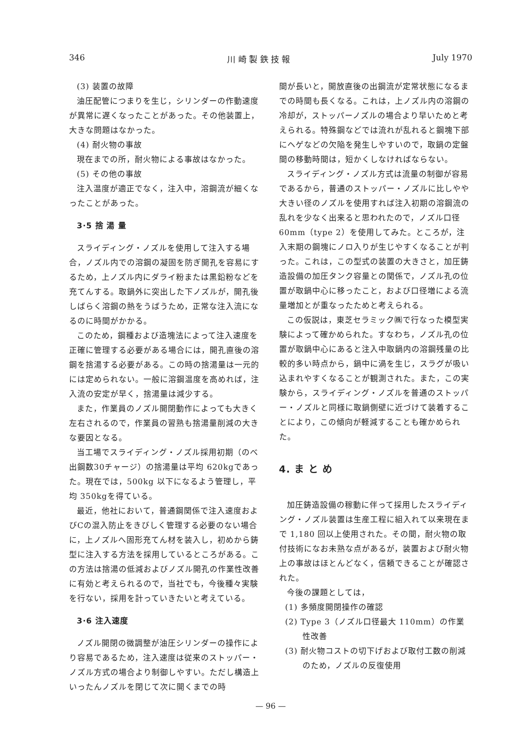346 川 崎 製 鉄 技 報 July 1970
(3) 装置の故障
油圧配管につまりを生じ，シリンダーの作動速度が異常に遅くなったことがあった。その他装置上，大きな問題はなかった。
(4) 耐火物の事故
現在までの所，耐火物による事故はなかった。
(5) その他の事故
注入温度が適正でなく，注入中，溶鋼流が細くなったことがあった。
3·5 捨 湯 量
スライディング・ノズルを使用して注入する場合，ノズル内での溶鋼の凝固を防ぎ開孔を容易にするため，上ノズル内にダライ粉または黒鉛粉などを充てんする。取鍋外に突出した下ノズルが，開孔後しばらく溶鋼の熱をうばうため，正常な注入流になるのに時間がかかる。
このため，鋼種および造塊法によって注入速度を正確に管理する必要がある場合には，開孔直後の溶鋼を捨湯する必要がある。この時の捨湯量は一元的には定められない。一般に溶鋼温度を高めれば，注入流の安定が早く，捨湯量は減少する。
また，作業員のノズル開閉動作によっても大きく左右されるので，作業員の習熟も捨湯量削減の大きな要因となる。
当工場でスライディング・ノズル採用初期（のべ出鋼数30チャージ）の捨湯量は平均 620kgであった。現在では，500kg 以下になるよう管理し，平均 350kgを得ている。
最近，他社において，普通鋼関係で注入速度およびCの混入防止をきびしく管理する必要のない場合に，上ノズルへ固形充てん材を装入し，初めから鋳型に注入する方法を採用しているところがある。この方法は捨湯の低減およびノズル開孔の作業性改善に有効と考えられるので，当社でも，今後種々実験を行ない，採用を計っていきたいと考えている。
3·6 注入速度
ノズル開閉の微調整が油圧シリンダーの操作により容易であるため，注入速度は従来のストッパー・ノズル方式の場合より制御しやすい。ただし構造上いったんノズルを閉じて次に開くまでの時
間が長いと，開放直後の出鋼流が定常状態になるまでの時間も長くなる。これは，上ノズル内の溶鋼の冷却が，ストッパーノズルの場合より早いためと考えられる。特殊鋼などでは流れが乱れると鋼塊下部にヘゲなどの欠陥を発生しやすいので，取鍋の定盤間の移動時間は，短かくしなければならない。
スライディング・ノズル方式は流量の制御が容易であるから，普通のストッパー・ノズルに比しやや大きい径のノズルを使用すれば注入初期の溶鋼流の乱れを少なく出来ると思われたので，ノズル口径60mm（type 2）を使用してみた。ところが，注入末期の鋼塊にノロ入りが生じやすくなることが判った。これは，この型式の装置の大きさと，加圧鋳造設備の加圧タンク容量との関係で，ノズル孔の位置が取鍋中心に移ったこと，および口径増による流量増加とが重なったためと考えられる。
この仮説は，東芝セラミック㈱で行なった模型実験によって確かめられた。すなわち，ノズル孔の位置が取鍋中心にあると注入中取鍋内の溶鋼残量の比較的多い時点から，鍋中に渦を生じ，スラグが吸い込まれやすくなることが観測された。また，この実験から，スライディング・ノズルを普通のストッパー・ノズルと同様に取鍋側壁に近づけて装着することにより，この傾向が軽減することも確かめられた。
4. ま と め
加圧鋳造設備の稼動に伴って採用したスライディング・ノズル装置は生産工程に組入れて以来現在まで 1,180 回以上使用された。その間，耐火物の取付技術になお未熟な点があるが，装置および耐火物上の事故はほとんどなく，信頼できることが確認された。
今後の課題としては，
(1) 多頻度開閉操作の確認
(2) Type 3（ノズル口径最大 110mm）の作業性改善
(3) 耐火物コストの切下げおよび取付工数の削減のため，ノズルの反復使用
— 96 —